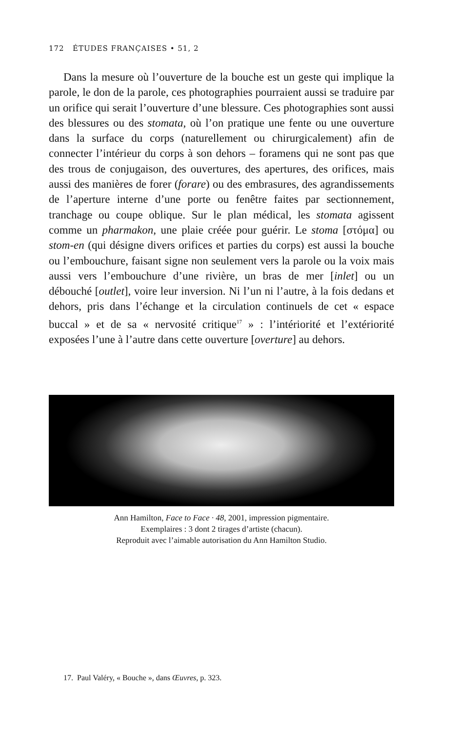172 ÉTUDES FRANÇAISES • 51, 2
Dans la mesure où l’ouverture de la bouche est un geste qui implique la parole, le don de la parole, ces photographies pourraient aussi se traduire par un orifice qui serait l’ouverture d’une blessure. Ces photographies sont aussi des blessures ou des stomata, où l’on pratique une fente ou une ouverture dans la surface du corps (naturellement ou chirurgicalement) afin de connecter l’intérieur du corps à son dehors – foramens qui ne sont pas que des trous de conjugaison, des ouvertures, des apertures, des orifices, mais aussi des manières de forer (forare) ou des embrasures, des agrandissements de l’aperture interne d’une porte ou fenêtre faites par sectionnement, tranchage ou coupe oblique. Sur le plan médical, les stomata agissent comme un pharmakon, une plaie créée pour guérir. Le stoma [στόμα] ou stom-en (qui désigne divers orifices et parties du corps) est aussi la bouche ou l’embouchure, faisant signe non seulement vers la parole ou la voix mais aussi vers l’embouchure d’une rivière, un bras de mer [inlet] ou un débouché [outlet], voire leur inversion. Ni l’un ni l’autre, à la fois dedans et dehors, pris dans l’échange et la circulation continuels de cet « espace buccal » et de sa « nervosité critique<sup>17</sup> » : l’intériorité et l’extériorité exposées l’une à l’autre dans cette ouverture [overture] au dehors.
Ann Hamilton, Face to Face · 48, 2001, impression pigmentaire.
Exemplaires : 3 dont 2 tirages d’artiste (chacun).
Reproduit avec l’aimable autorisation du Ann Hamilton Studio.
17. Paul Valéry, « Bouche », dans Œuvres, p. 323.